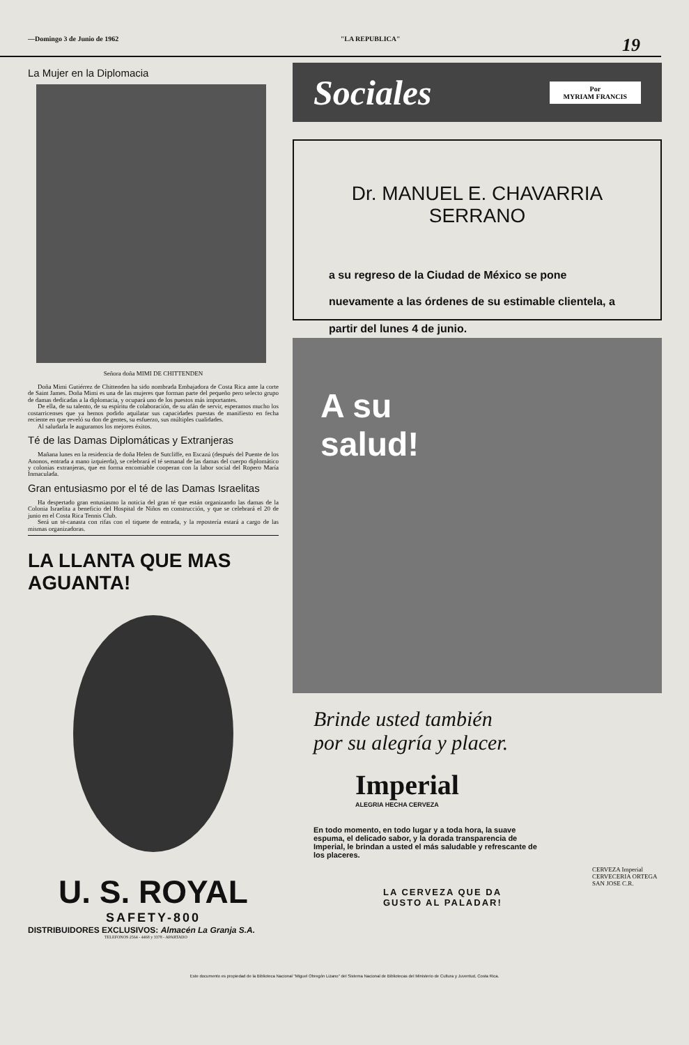—Domingo 3 de Junio de 1962 "LA REPUBLICA" 19
La Mujer en la Diplomacia
Señora doña MIMI DE CHITTENDEN
Doña Mimi Gutiérrez de Chittenden ha sido nombrada Embajadora de Costa Rica ante la corte de Saint James. Doña Mimi es una de las mujeres que forman parte del pequeño pero selecto grupo de damas dedicadas a la diplomacia, y ocupará uno de los puestos más importantes.
De ella, de su talento, de su espíritu de colaboración, de su afán de servir, esperamos mucho los costarricenses que ya hemos podido aquilatar sus capacidades puestas de manifiesto en fecha reciente en que reveló su don de gentes, su esfuerzo, sus múltiples cualidades.
Al saludarla le auguramos los mejores éxitos.
Té de las Damas Diplomáticas y Extranjeras
Mañana lunes en la residencia de doña Helen de Sutcliffe, en Escazú (después del Puente de los Anonos, entrada a mano izquierda), se celebrará el té semanal de las damas del cuerpo diplomático y colonias extranjeras, que en forma encomiable cooperan con la labor social del Ropero María Inmaculada.
Gran entusiasmo por el té de las Damas Israelitas
Ha despertado gran entusiasmo la noticia del gran té que están organizando las damas de la Colonia Israelita a beneficio del Hospital de Niños en construcción, y que se celebrará el 20 de junio en el Costa Rica Tennis Club.
Será un té-canasta con rifas con el tiquete de entrada, y la repostería estará a cargo de las mismas organizadoras.
LA LLANTA QUE MAS AGUANTA!
U. S. ROYAL
SAFETY-800
DISTRIBUIDORES EXCLUSIVOS: Almacén La Granja S.A.
TELEFONOS 2564 - 4468 y 3378 - APARTADO
Sociales Por
MYRIAM FRANCIS
Dr. MANUEL E. CHAVARRIA SERRANO
a su regreso de la Ciudad de México se pone nuevamente a las órdenes de su estimable clientela, a partir del lunes 4 de junio.
A su
salud!
Brinde usted también
por su alegría y placer.
Imperial
ALEGRIA HECHA CERVEZA
En todo momento, en todo lugar y a toda hora, la suave espuma, el delicado sabor, y la dorada transparencia de Imperial, le brindan a usted el más saludable y refrescante de los placeres.
CERVEZA Imperial
CERVECERIA ORTEGA SAN JOSE C.R.
LA CERVEZA QUE DA
GUSTO AL PALADAR!
Este documento es propiedad de la Biblioteca Nacional "Miguel Obregón Lizano" del Sistema Nacional de Bibliotecas del Ministerio de Cultura y Juventud, Costa Rica.